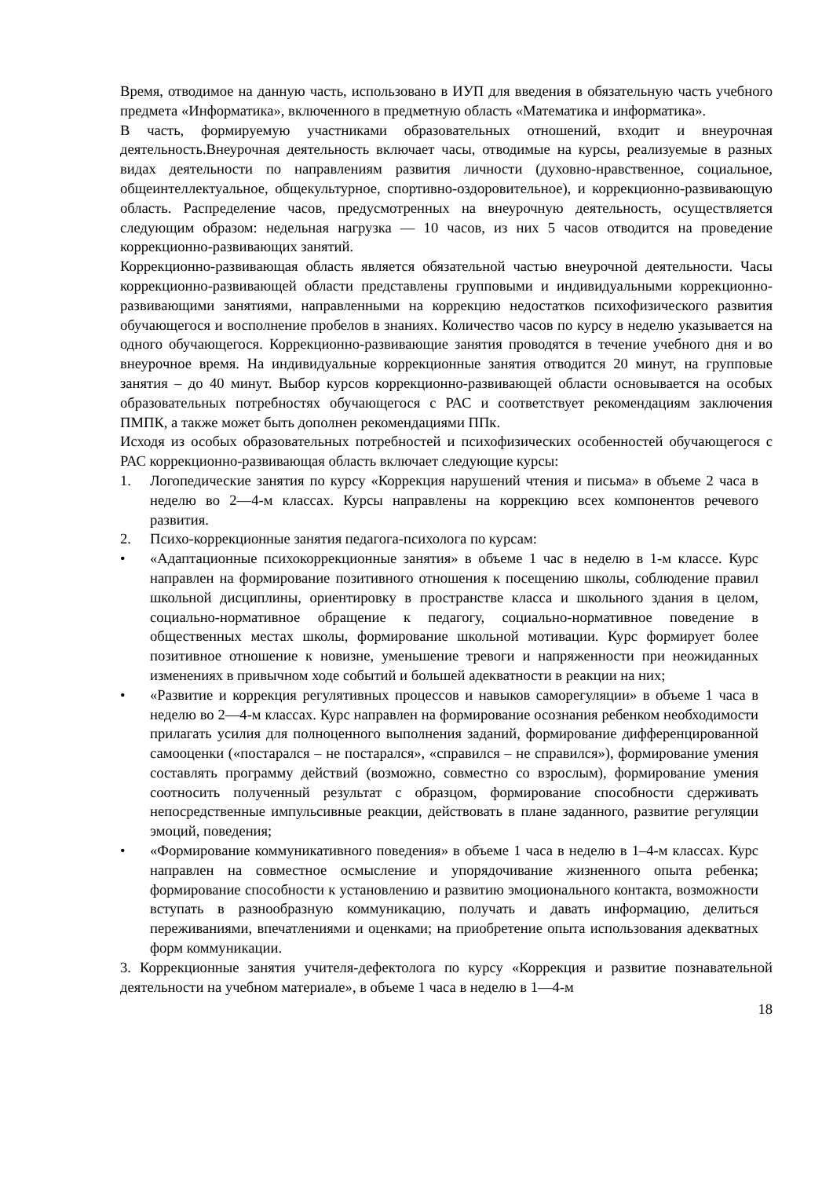Время, отводимое на данную часть, использовано в ИУП для введения в обязательную часть учебного предмета «Информатика», включенного в предметную область «Математика и информатика».
В часть, формируемую участниками образовательных отношений, входит и внеурочная деятельность.Внеурочная деятельность включает часы, отводимые на курсы, реализуемые в разных видах деятельности по направлениям развития личности (духовно-нравственное, социальное, общеинтеллектуальное, общекультурное, спортивно-оздоровительное), и коррекционно-развивающую область. Распределение часов, предусмотренных на внеурочную деятельность, осуществляется следующим образом: недельная нагрузка — 10 часов, из них 5 часов отводится на проведение коррекционно-развивающих занятий.
Коррекционно-развивающая область является обязательной частью внеурочной деятельности. Часы коррекционно-развивающей области представлены групповыми и индивидуальными коррекционно-развивающими занятиями, направленными на коррекцию недостатков психофизического развития обучающегося и восполнение пробелов в знаниях. Количество часов по курсу в неделю указывается на одного обучающегося. Коррекционно-развивающие занятия проводятся в течение учебного дня и во внеурочное время. На индивидуальные коррекционные занятия отводится 20 минут, на групповые занятия – до 40 минут. Выбор курсов коррекционно-развивающей области основывается на особых образовательных потребностях обучающегося с РАС и соответствует рекомендациям заключения ПМПК, а также может быть дополнен рекомендациями ППк.
Исходя из особых образовательных потребностей и психофизических особенностей обучающегося с РАС коррекционно-развивающая область включает следующие курсы:
1. Логопедические занятия по курсу «Коррекция нарушений чтения и письма» в объеме 2 часа в неделю во 2—4-м классах. Курсы направлены на коррекцию всех компонентов речевого развития.
2. Психо-коррекционные занятия педагога-психолога по курсам:
• «Адаптационные психокоррекционные занятия» в объеме 1 час в неделю в 1-м классе. Курс направлен на формирование позитивного отношения к посещению школы, соблюдение правил школьной дисциплины, ориентировку в пространстве класса и школьного здания в целом, социально-нормативное обращение к педагогу, социально-нормативное поведение в общественных местах школы, формирование школьной мотивации. Курс формирует более позитивное отношение к новизне, уменьшение тревоги и напряженности при неожиданных изменениях в привычном ходе событий и большей адекватности в реакции на них;
• «Развитие и коррекция регулятивных процессов и навыков саморегуляции» в объеме 1 часа в неделю во 2—4-м классах. Курс направлен на формирование осознания ребенком необходимости прилагать усилия для полноценного выполнения заданий, формирование дифференцированной самооценки («постарался – не постарался», «справился – не справился»), формирование умения составлять программу действий (возможно, совместно со взрослым), формирование умения соотносить полученный результат с образцом, формирование способности сдерживать непосредственные импульсивные реакции, действовать в плане заданного, развитие регуляции эмоций, поведения;
• «Формирование коммуникативного поведения» в объеме 1 часа в неделю в 1–4-м классах. Курс направлен на совместное осмысление и упорядочивание жизненного опыта ребенка; формирование способности к установлению и развитию эмоционального контакта, возможности вступать в разнообразную коммуникацию, получать и давать информацию, делиться переживаниями, впечатлениями и оценками; на приобретение опыта использования адекватных форм коммуникации.
3. Коррекционные занятия учителя-дефектолога по курсу «Коррекция и развитие познавательной деятельности на учебном материале», в объеме 1 часа в неделю в 1—4-м
18